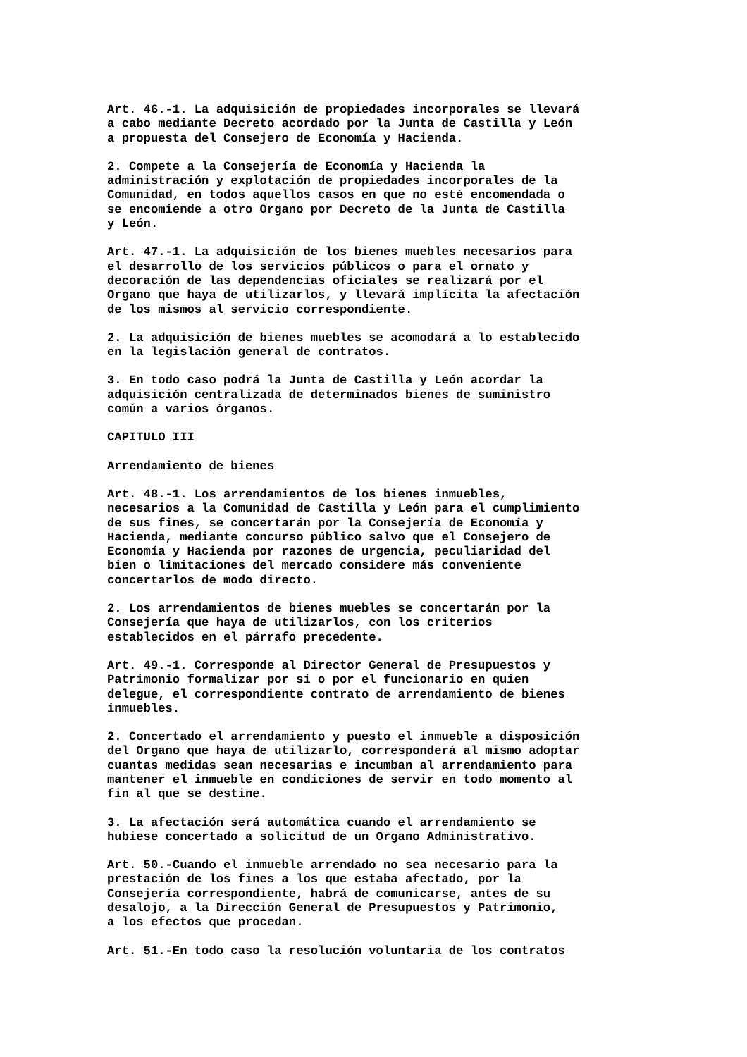Art. 46.-1. La adquisición de propiedades incorporales se llevará a cabo mediante Decreto acordado por la Junta de Castilla y León a propuesta del Consejero de Economía y Hacienda.
2. Compete a la Consejería de Economía y Hacienda la administración y explotación de propiedades incorporales de la Comunidad, en todos aquellos casos en que no esté encomendada o se encomiende a otro Organo por Decreto de la Junta de Castilla y León.
Art. 47.-1. La adquisición de los bienes muebles necesarios para el desarrollo de los servicios públicos o para el ornato y decoración de las dependencias oficiales se realizará por el Organo que haya de utilizarlos, y llevará implícita la afectación de los mismos al servicio correspondiente.
2. La adquisición de bienes muebles se acomodará a lo establecido en la legislación general de contratos.
3. En todo caso podrá la Junta de Castilla y León acordar la adquisición centralizada de determinados bienes de suministro común a varios órganos.
CAPITULO III
Arrendamiento de bienes
Art. 48.-1. Los arrendamientos de los bienes inmuebles, necesarios a la Comunidad de Castilla y León para el cumplimiento de sus fines, se concertarán por la Consejería de Economía y Hacienda, mediante concurso público salvo que el Consejero de Economía y Hacienda por razones de urgencia, peculiaridad del bien o limitaciones del mercado considere más conveniente concertarlos de modo directo.
2. Los arrendamientos de bienes muebles se concertarán por la Consejería que haya de utilizarlos, con los criterios establecidos en el párrafo precedente.
Art. 49.-1. Corresponde al Director General de Presupuestos y Patrimonio formalizar por si o por el funcionario en quien delegue, el correspondiente contrato de arrendamiento de bienes inmuebles.
2. Concertado el arrendamiento y puesto el inmueble a disposición del Organo que haya de utilizarlo, corresponderá al mismo adoptar cuantas medidas sean necesarias e incumban al arrendamiento para mantener el inmueble en condiciones de servir en todo momento al fin al que se destine.
3. La afectación será automática cuando el arrendamiento se hubiese concertado a solicitud de un Organo Administrativo.
Art. 50.-Cuando el inmueble arrendado no sea necesario para la prestación de los fines a los que estaba afectado, por la Consejería correspondiente, habrá de comunicarse, antes de su desalojo, a la Dirección General de Presupuestos y Patrimonio, a los efectos que procedan.
Art. 51.-En todo caso la resolución voluntaria de los contratos